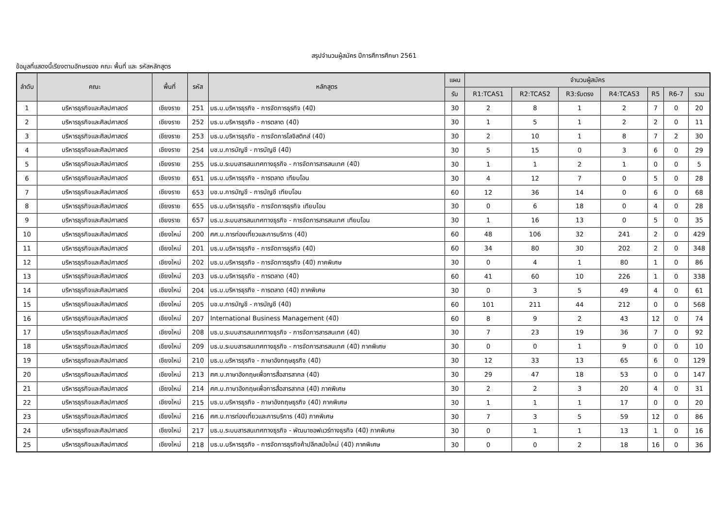สรุปจำนวนผู้สมัคร ปีการศึการศึกษา 2561
ข้อมูลที่แสดงนี้เรียงตามอักษรของ คณะ พื้นที่ และ รหัสหลักสูตร
| ลำดับ | คณะ | พื้นที่ | รหัส | หลักสูตร | แผน | จำนวนผู้สมัคร | | | | | | |
| --- | --- | --- | --- | --- | --- | --- | --- | --- | --- | --- | --- | --- |
| | | | | | รับ | R1:TCAS1 | R2:TCAS2 | R3:รับตรง | R4:TCAS3 | R5 | R6-7 | รวม |
| 1 | บริหารธุรกิจและศิลปศาสตร์ | เชียงราย | 251 | บธ.บ.บริหารธุรกิจ - การจัดการธุรกิจ (4ปี) | 30 | 2 | 8 | 1 | 2 | 7 | 0 | 20 |
| 2 | บริหารธุรกิจและศิลปศาสตร์ | เชียงราย | 252 | บธ.บ.บริหารธุรกิจ - การตลาด (4ปี) | 30 | 1 | 5 | 1 | 2 | 2 | 0 | 11 |
| 3 | บริหารธุรกิจและศิลปศาสตร์ | เชียงราย | 253 | บธ.บ.บริหารธุรกิจ - การจัดการโลจิสติกส์ (4ปี) | 30 | 2 | 10 | 1 | 8 | 7 | 2 | 30 |
| 4 | บริหารธุรกิจและศิลปศาสตร์ | เชียงราย | 254 | บช.บ.การบัญชี - การบัญชี (4ปี) | 30 | 5 | 15 | 0 | 3 | 6 | 0 | 29 |
| 5 | บริหารธุรกิจและศิลปศาสตร์ | เชียงราย | 255 | บธ.บ.ระบบสารสนเทศทางธุรกิจ - การจัดการสารสนเทศ (4ปี) | 30 | 1 | 1 | 2 | 1 | 0 | 0 | 5 |
| 6 | บริหารธุรกิจและศิลปศาสตร์ | เชียงราย | 651 | บธ.บ.บริหารธุรกิจ - การตลาด เทียบโอน | 30 | 4 | 12 | 7 | 0 | 5 | 0 | 28 |
| 7 | บริหารธุรกิจและศิลปศาสตร์ | เชียงราย | 653 | บช.บ.การบัญชี - การบัญชี เทียบโอน | 60 | 12 | 36 | 14 | 0 | 6 | 0 | 68 |
| 8 | บริหารธุรกิจและศิลปศาสตร์ | เชียงราย | 655 | บธ.บ.บริหารธุรกิจ - การจัดการธุรกิจ เทียบโอน | 30 | 0 | 6 | 18 | 0 | 4 | 0 | 28 |
| 9 | บริหารธุรกิจและศิลปศาสตร์ | เชียงราย | 657 | บธ.บ.ระบบสารสนเทศทางธุรกิจ - การจัดการสารสนเทศ เทียบโอน | 30 | 1 | 16 | 13 | 0 | 5 | 0 | 35 |
| 10 | บริหารธุรกิจและศิลปศาสตร์ | เชียงใหม่ | 200 | ศศ.บ.การท่องเที่ยวและการบริการ (4ปี) | 60 | 48 | 106 | 32 | 241 | 2 | 0 | 429 |
| 11 | บริหารธุรกิจและศิลปศาสตร์ | เชียงใหม่ | 201 | บธ.บ.บริหารธุรกิจ - การจัดการธุรกิจ (4ปี) | 60 | 34 | 80 | 30 | 202 | 2 | 0 | 348 |
| 12 | บริหารธุรกิจและศิลปศาสตร์ | เชียงใหม่ | 202 | บธ.บ.บริหารธุรกิจ - การจัดการธุรกิจ (4ปี) ภาคพิเศษ | 30 | 0 | 4 | 1 | 80 | 1 | 0 | 86 |
| 13 | บริหารธุรกิจและศิลปศาสตร์ | เชียงใหม่ | 203 | บธ.บ.บริหารธุรกิจ - การตลาด (4ปี) | 60 | 41 | 60 | 10 | 226 | 1 | 0 | 338 |
| 14 | บริหารธุรกิจและศิลปศาสตร์ | เชียงใหม่ | 204 | บธ.บ.บริหารธุรกิจ - การตลาด (4ปี) ภาคพิเศษ | 30 | 0 | 3 | 5 | 49 | 4 | 0 | 61 |
| 15 | บริหารธุรกิจและศิลปศาสตร์ | เชียงใหม่ | 205 | บช.บ.การบัญชี - การบัญชี (4ปี) | 60 | 101 | 211 | 44 | 212 | 0 | 0 | 568 |
| 16 | บริหารธุรกิจและศิลปศาสตร์ | เชียงใหม่ | 207 | International Business Management (4ปี) | 60 | 8 | 9 | 2 | 43 | 12 | 0 | 74 |
| 17 | บริหารธุรกิจและศิลปศาสตร์ | เชียงใหม่ | 208 | บธ.บ.ระบบสารสนเทศทางธุรกิจ - การจัดการสารสนเทศ (4ปี) | 30 | 7 | 23 | 19 | 36 | 7 | 0 | 92 |
| 18 | บริหารธุรกิจและศิลปศาสตร์ | เชียงใหม่ | 209 | บธ.บ.ระบบสารสนเทศทางธุรกิจ - การจัดการสารสนเทศ (4ปี) ภาคพิเศษ | 30 | 0 | 0 | 1 | 9 | 0 | 0 | 10 |
| 19 | บริหารธุรกิจและศิลปศาสตร์ | เชียงใหม่ | 210 | บธ.บ.บริหารธุรกิจ - ภาษาอังกฤษธุรกิจ (4ปี) | 30 | 12 | 33 | 13 | 65 | 6 | 0 | 129 |
| 20 | บริหารธุรกิจและศิลปศาสตร์ | เชียงใหม่ | 213 | ศศ.บ.ภาษาอังกฤษเพื่อการสื่อสารสากล (4ปี) | 30 | 29 | 47 | 18 | 53 | 0 | 0 | 147 |
| 21 | บริหารธุรกิจและศิลปศาสตร์ | เชียงใหม่ | 214 | ศศ.บ.ภาษาอังกฤษเพื่อการสื่อสารสากล (4ปี) ภาคพิเศษ | 30 | 2 | 2 | 3 | 20 | 4 | 0 | 31 |
| 22 | บริหารธุรกิจและศิลปศาสตร์ | เชียงใหม่ | 215 | บธ.บ.บริหารธุรกิจ - ภาษาอังกฤษธุรกิจ (4ปี) ภาคพิเศษ | 30 | 1 | 1 | 1 | 17 | 0 | 0 | 20 |
| 23 | บริหารธุรกิจและศิลปศาสตร์ | เชียงใหม่ | 216 | ศศ.บ.การท่องเที่ยวและการบริการ (4ปี) ภาคพิเศษ | 30 | 7 | 3 | 5 | 59 | 12 | 0 | 86 |
| 24 | บริหารธุรกิจและศิลปศาสตร์ | เชียงใหม่ | 217 | บธ.บ.ระบบสารสนเทศทางธุรกิจ - พัฒนาซอฟแวร์ทางธุรกิจ (4ปี) ภาคพิเศษ | 30 | 0 | 1 | 1 | 13 | 1 | 0 | 16 |
| 25 | บริหารธุรกิจและศิลปศาสตร์ | เชียงใหม่ | 218 | บธ.บ.บริหารธุรกิจ - การจัดการธุรกิจค้าปลีกสมัยใหม่ (4ปี) ภาคพิเศษ | 30 | 0 | 0 | 2 | 18 | 16 | 0 | 36 |